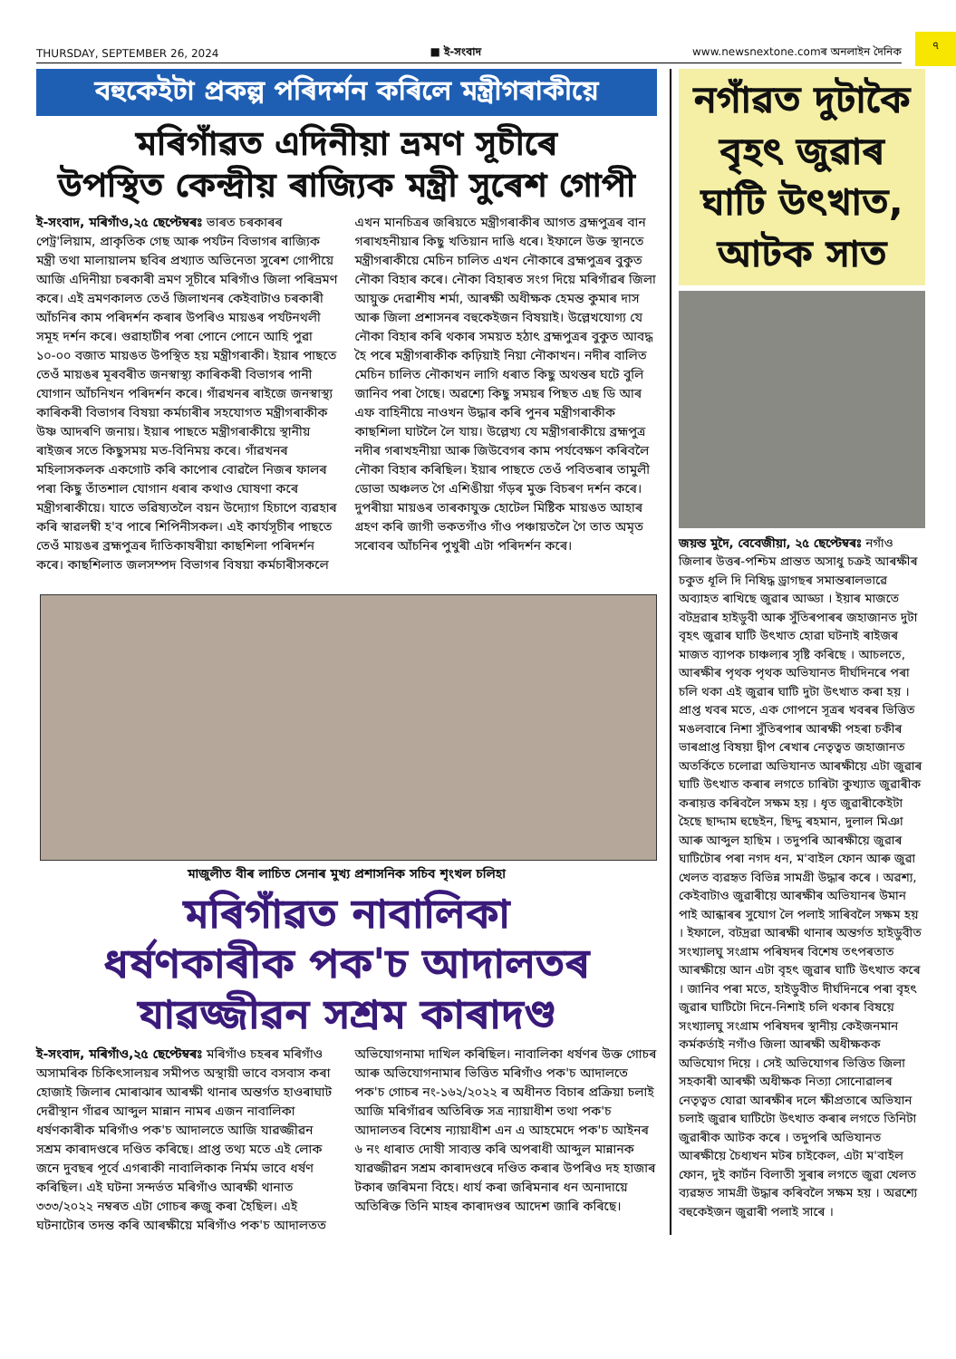THURSDAY, SEPTEMBER 26, 2024 ■ ই-সংবাদ www.newsnextone.comৰ অনলাইন দৈনিক
৭
বহুকেইটা প্ৰকল্প পৰিদৰ্শন কৰিলে মন্ত্ৰীগৰাকীয়ে
মৰিগাঁৱত এদিনীয়া ভ্ৰমণ সূচীৰে
উপস্থিত কেন্দ্ৰীয় ৰাজ্যিক মন্ত্ৰী সুৰেশ গোপী
ই-সংবাদ, মৰিগাঁও,২৫ ছেপ্টেম্বৰঃ ভাৰত চৰকাৰৰ পেট্ৰ'লিয়াম, প্ৰাকৃতিক গেছ আৰু পৰ্যটন বিভাগৰ ৰাজ্যিক মন্ত্ৰী তথা মালায়ালম ছবিৰ প্ৰখ্যাত অভিনেতা সুৰেশ গোপীয়ে আজি এদিনীয়া চৰকাৰী ভ্ৰমণ সূচীৰে মৰিগাঁও জিলা পৰিভ্ৰমণ কৰে। এই ভ্ৰমণকালত তেওঁ জিলাখনৰ কেইবাটাও চৰকাৰী আঁচনিৰ কাম পৰিদৰ্শন কৰাৰ উপৰিও মায়ঙৰ পৰ্যটনথলী সমূহ দৰ্শন কৰে। গুৱাহাটীৰ পৰা পোনে পোনে আহি পুৱা ১০-০০ বজাত মায়ঙত উপস্থিত হয় মন্ত্ৰীগৰাকী। ইয়াৰ পাছতে তেওঁ মায়ঙৰ মূৰবৰীত জনস্বাস্থ্য কাৰিকৰী বিভাগৰ পানী যোগান আঁচনিখন পৰিদৰ্শন কৰে। গাঁৱখনৰ ৰাইজে জনস্বাস্থ্য কাৰিকৰী বিভাগৰ বিষয়া কৰ্মচাৰীৰ সহযোগত মন্ত্ৰীগৰাকীক উষ্ণ আদৰণি জনায়। ইয়াৰ পাছতে মন্ত্ৰীগৰাকীয়ে স্থানীয় ৰাইজৰ সতে কিছুসময় মত-বিনিময় কৰে। গাঁৱখনৰ মহিলাসকলক একগোট কৰি কাপোৰ বোৱলৈ নিজৰ ফালৰ পৰা কিছু তাঁতশাল যোগান ধৰাৰ কথাও ঘোষণা কৰে মন্ত্ৰীগৰাকীয়ে। যাতে ভৱিষ্যতলৈ বয়ন উদ্যোগ হিচাপে ব্যৱহাৰ কৰি স্বাৱলম্বী হ'ব পাৰে শিপিনীসকল। এই কাৰ্যসূচীৰ পাছতে তেওঁ মায়ঙৰ ব্ৰহ্মপুত্ৰৰ দাঁতিকাষৰীয়া কাছশিলা পৰিদৰ্শন কৰে। কাছশিলাত জলসম্পদ বিভাগৰ বিষয়া কৰ্মচাৰীসকলে এখন মানচিত্ৰৰ জৰিয়তে মন্ত্ৰীগৰাকীৰ আগত ব্ৰহ্মপুত্ৰৰ বান গৰাখহনীয়াৰ কিছু খতিয়ান দাঙি ধৰে। ইফালে উক্ত স্থানতে মন্ত্ৰীগৰাকীয়ে মেচিন চালিত এখন নৌকাৰে ব্ৰহ্মপুত্ৰৰ বুকুত নৌকা বিহাৰ কৰে। নৌকা বিহাৰত সংগ দিয়ে মৰিগাঁৱৰ জিলা আয়ুক্ত দেৱাশীষ শৰ্মা, আৰক্ষী অধীক্ষক হেমন্ত কুমাৰ দাস আৰু জিলা প্ৰশাসনৰ বহুকেইজন বিষয়াই। উল্লেখযোগ্য যে নৌকা বিহাৰ কৰি থকাৰ সময়ত হঠাৎ ব্ৰহ্মপুত্ৰৰ বুকুত আবদ্ধ হৈ পৰে মন্ত্ৰীগৰাকীক কঢ়িয়াই নিয়া নৌকাখন। নদীৰ বালিত মেচিন চালিত নৌকাখন লাগি ধৰাত কিছু অথন্তৰ ঘটে বুলি জানিব পৰা গৈছে। অৱশ্যে কিছু সময়ৰ পিছত এছ ডি আৰ এফ বাহিনীয়ে নাওখন উদ্ধাৰ কৰি পুনৰ মন্ত্ৰীগৰাকীক কাছশিলা ঘাটলৈ লৈ যায়। উল্লেখ্য যে মন্ত্ৰীগৰাকীয়ে ব্ৰহ্মপুত্ৰ নদীৰ গৰাখহনীয়া আৰু জিউবেগৰ কাম পৰ্যবেক্ষণ কৰিবলৈ নৌকা বিহাৰ কৰিছিল। ইয়াৰ পাছতে তেওঁ পবিতৰাৰ তামুলী ডোভা অঞ্চলত গৈ এশিঙীয়া গঁড়ৰ মুক্ত বিচৰণ দৰ্শন কৰে। দুপৰীয়া মায়ঙৰ তাৰকাযুক্ত হোটেল মিষ্টিক মায়ঙত আহাৰ গ্ৰহণ কৰি জাগী ভকতগাঁও গাঁও পঞ্চায়তলৈ গৈ তাত অমৃত সৰোবৰ আঁচনিৰ পুখুৰী এটা পৰিদৰ্শন কৰে।
মাজুলীত বীৰ লাচিত সেনাৰ মুখ্য প্ৰশাসনিক সচিব শৃংখল চলিহা
মৰিগাঁৱত নাবালিকা
ধৰ্ষণকাৰীক পক'চ আদালতৰ
যাৱজ্জীৱন সশ্ৰম কাৰাদণ্ড
ই-সংবাদ, মৰিগাঁও,২৫ ছেপ্টেম্বৰঃ মৰিগাঁও চহৰৰ মৰিগাঁও অসামৰিক চিকিৎসালয়ৰ সমীপত অস্থায়ী ভাবে বসবাস কৰা হোজাই জিলাৰ মোৰাঝাৰ আৰক্ষী থানাৰ অন্তৰ্গত হাওৰাঘাট দেৱীস্থান গাঁৱৰ আব্দুল মান্নান নামৰ এজন নাবালিকা ধৰ্ষণকাৰীক মৰিগাঁও পক'চ আদালতে আজি যাৱজ্জীৱন সশ্ৰম কাৰাদণ্ডৰে দণ্ডিত কৰিছে। প্ৰাপ্ত তথ্য মতে এই লোক জনে দুবছৰ পূৰ্বে এগৰাকী নাবালিকাক নিৰ্মম ভাবে ধৰ্ষণ কৰিছিল। এই ঘটনা সন্দৰ্ভত মৰিগাঁও আৰক্ষী থানাত ৩৩৩/২০২২ নম্বৰত এটা গোচৰ ৰুজু কৰা হৈছিল। এই ঘটনাটোৰ তদন্ত কৰি আৰক্ষীয়ে মৰিগাঁও পক'চ আদালতত অভিযোগনামা দাখিল কৰিছিল। নাবালিকা ধৰ্ষণৰ উক্ত গোচৰ আৰু অভিযোগনামাৰ ভিত্তিত মৰিগাঁও পক'চ আদালতে পক'চ গোচৰ নং-১৬২/২০২২ ৰ অধীনত বিচাৰ প্ৰক্ৰিয়া চলাই আজি মৰিগাঁৱৰ অতিৰিক্ত সত্ৰ ন্যায়াধীশ তথা পক'চ আদালতৰ বিশেষ ন্যায়াধীশ এন এ আহমেদে পক'চ আইনৰ ৬ নং ধাৰাত দোষী সাব্যস্ত কৰি অপৰাধী আব্দুল মান্নানক যাৱজ্জীৱন সশ্ৰম কাৰাদণ্ডৰে দণ্ডিত কৰাৰ উপৰিও দহ হাজাৰ টকাৰ জৰিমনা বিহে। ধাৰ্য কৰা জৰিমনাৰ ধন অনাদায়ে অতিৰিক্ত তিনি মাহৰ কাৰাদণ্ডৰ আদেশ জাৰি কৰিছে।
নগাঁৱত দুটাকৈ বৃহৎ জুৱাৰ ঘাটি উৎখাত, আটক সাত
জয়ন্ত মুদৈ, বেবেজীয়া, ২৫ ছেপ্টেম্বৰঃ নগাঁও জিলাৰ উত্তৰ-পশ্চিম প্ৰান্তত অসাধু চক্ৰই আৰক্ষীৰ চকুত ধূলি দি নিষিদ্ধ ড্ৰাগছৰ সমান্তৰালভাৱে অব্যাহত ৰাখিছে জুৱাৰ আড্ডা । ইয়াৰ মাজতে বটদ্ৰৱাৰ হাইডুবী আৰু সুঁতিৰপাৰৰ জহাজানত দুটা বৃহৎ জুৱাৰ ঘাটি উৎখাত হোৱা ঘটনাই ৰাইজৰ মাজত ব্যাপক চাঞ্চল্যৰ সৃষ্টি কৰিছে । আচলতে, আৰক্ষীৰ পৃথক পৃথক অভিযানত দীৰ্ঘদিনৰে পৰা চলি থকা এই জুৱাৰ ঘাটি দুটা উৎখাত কৰা হয় । প্ৰাপ্ত খবৰ মতে, এক গোপনে সূত্ৰৰ খবৰৰ ভিত্তিত মঙলবাৰে নিশা সুঁতিৰপাৰ আৰক্ষী পহৰা চকীৰ ভাৰপ্ৰাপ্ত বিষয়া দ্বীপ ৰেখাৰ নেতৃত্বত জহাজানত অতৰ্কিতে চলোৱা অভিযানত আৰক্ষীয়ে এটা জুৱাৰ ঘাটি উৎখাত কৰাৰ লগতে চাৰিটা কুখ্যাত জুৱাৰীক কৰায়ত্ত কৰিবলৈ সক্ষম হয় । ধৃত জুৱাৰীকেইটা হৈছে ছাদ্দাম হুছেইন, ছিদ্দু ৰহমান, দুলাল মিঞা আৰু আব্দুল হাছিম । তদুপৰি আৰক্ষীয়ে জুৱাৰ ঘাটিটোৰ পৰা নগদ ধন, ম'বাইল ফোন আৰু জুৱা খেলত ব্যৱহৃত বিভিন্ন সামগ্ৰী উদ্ধাৰ কৰে । অৱশ্য, কেইবাটাও জুৱাৰীয়ে আৰক্ষীৰ অভিযানৰ উমান পাই আন্ধাৰৰ সুযোগ লৈ পলাই সাৰিবলৈ সক্ষম হয় । ইফালে, বটদ্ৰৱা আৰক্ষী থানাৰ অন্তৰ্গত হাইডুবীত সংখ্যালঘু সংগ্ৰাম পৰিষদৰ বিশেষ তৎপৰতাত আৰক্ষীয়ে আন এটা বৃহৎ জুৱাৰ ঘাটি উৎখাত কৰে । জানিব পৰা মতে, হাইডুবীত দীৰ্ঘদিনৰে পৰা বৃহৎ জুৱাৰ ঘাটিটো দিনে-নিশাই চলি থকাৰ বিষয়ে সংখ্যালঘু সংগ্ৰাম পৰিষদৰ স্থানীয় কেইজনমান কৰ্মকৰ্তাই নগাঁও জিলা আৰক্ষী অধীক্ষকক অভিযোগ দিয়ে । সেই অভিযোগৰ ভিত্তিত জিলা সহকাৰী আৰক্ষী অধীক্ষক নিত্যা সোনোৱালৰ নেতৃত্বত যোৱা আৰক্ষীৰ দলে ক্ষীপ্ৰতাৰে অভিযান চলাই জুৱাৰ ঘাটিটো উৎখাত কৰাৰ লগতে তিনিটা জুৱাৰীক আটক কৰে । তদুপৰি অভিযানত আৰক্ষীয়ে চৈধ্যখন মটৰ চাইকেল, এটা ম'বাইল ফোন, দুই কাৰ্টন বিলাতী সুৰাৰ লগতে জুৱা খেলত ব্যৱহৃত সামগ্ৰী উদ্ধাৰ কৰিবলৈ সক্ষম হয় । অৱশ্যে বহুকেইজন জুৱাৰী পলাই সাৰে ।